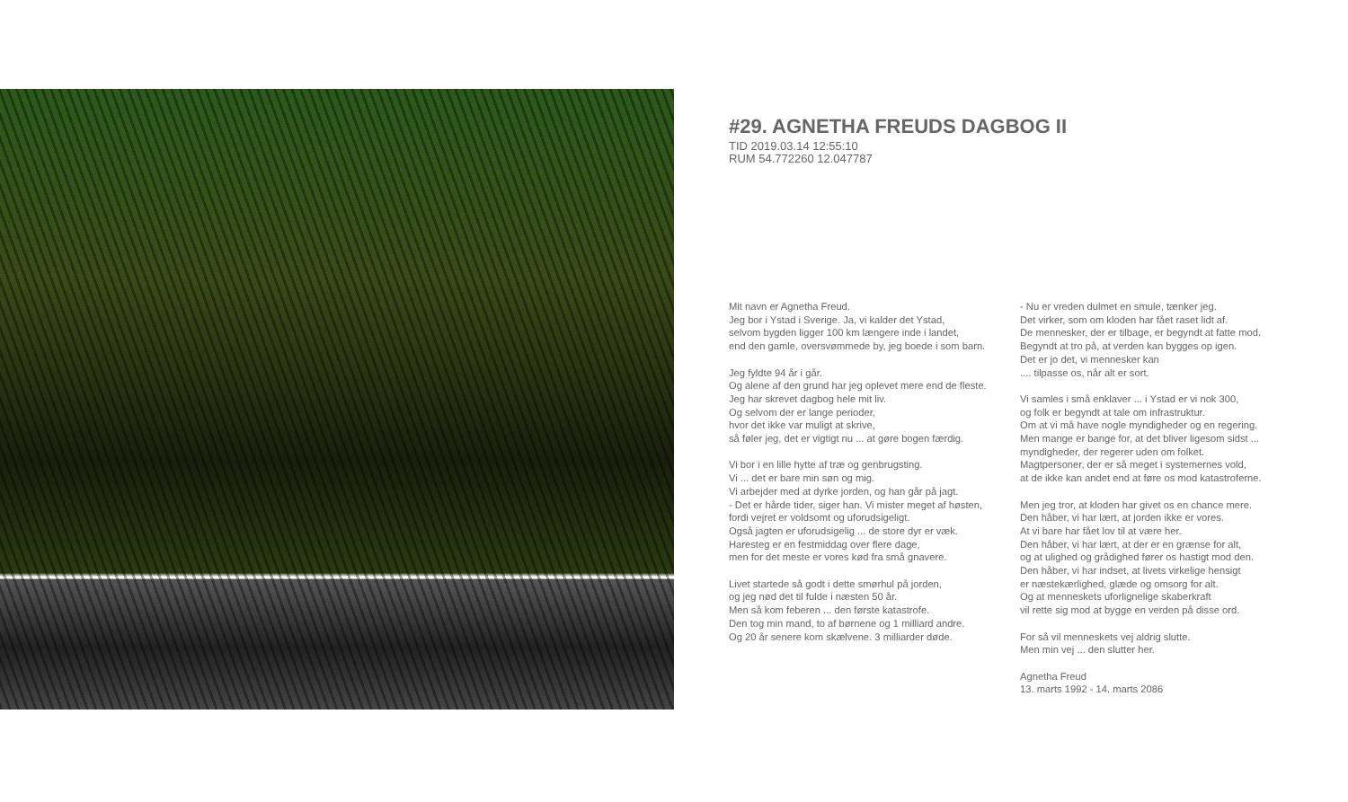#29. AGNETHA FREUDS DAGBOG II
TID 2019.03.14 12:55:10
RUM 54.772260 12.047787
Mit navn er Agnetha Freud.
Jeg bor i Ystad i Sverige. Ja, vi kalder det Ystad,
selvom bygden ligger 100 km længere inde i landet,
end den gamle, oversvømmede by, jeg boede i som barn.
Jeg fyldte 94 år i går.
Og alene af den grund har jeg oplevet mere end de fleste.
Jeg har skrevet dagbog hele mit liv.
Og selvom der er lange perioder,
hvor det ikke var muligt at skrive,
så føler jeg, det er vigtigt nu ... at gøre bogen færdig.
Vi bor i en lille hytte af træ og genbrugsting.
Vi ... det er bare min søn og mig.
Vi arbejder med at dyrke jorden, og han går på jagt.
- Det er hårde tider, siger han. Vi mister meget af høsten,
fordi vejret er voldsomt og uforudsigeligt.
Også jagten er uforudsigelig ... de store dyr er væk.
Haresteg er en festmiddag over flere dage,
men for det meste er vores kød fra små gnavere.
Livet startede så godt i dette smørhul på jorden,
og jeg nød det til fulde i næsten 50 år.
Men så kom feberen ... den første katastrofe.
Den tog min mand, to af børnene og 1 milliard andre.
Og 20 år senere kom skælvene. 3 milliarder døde.
- Nu er vreden dulmet en smule, tænker jeg.
Det virker, som om kloden har fået raset lidt af.
De mennesker, der er tilbage, er begyndt at fatte mod.
Begyndt at tro på, at verden kan bygges op igen.
Det er jo det, vi mennesker kan
.... tilpasse os, når alt er sort.
Vi samles i små enklaver ... i Ystad er vi nok 300,
og folk er begyndt at tale om infrastruktur.
Om at vi må have nogle myndigheder og en regering.
Men mange er bange for, at det bliver ligesom sidst ...
myndigheder, der regerer uden om folket.
Magtpersoner, der er så meget i systemernes vold,
at de ikke kan andet end at føre os mod katastroferne.
Men jeg tror, at kloden har givet os en chance mere.
Den håber, vi har lært, at jorden ikke er vores.
At vi bare har fået lov til at være her.
Den håber, vi har lært, at der er en grænse for alt,
og at ulighed og grådighed fører os hastigt mod den.
Den håber, vi har indset, at livets virkelige hensigt
er næstekærlighed, glæde og omsorg for alt.
Og at menneskets uforlignelige skaberkraft
vil rette sig mod at bygge en verden på disse ord.
For så vil menneskets vej aldrig slutte.
Men min vej ... den slutter her.
Agnetha Freud
13. marts 1992 - 14. marts 2086